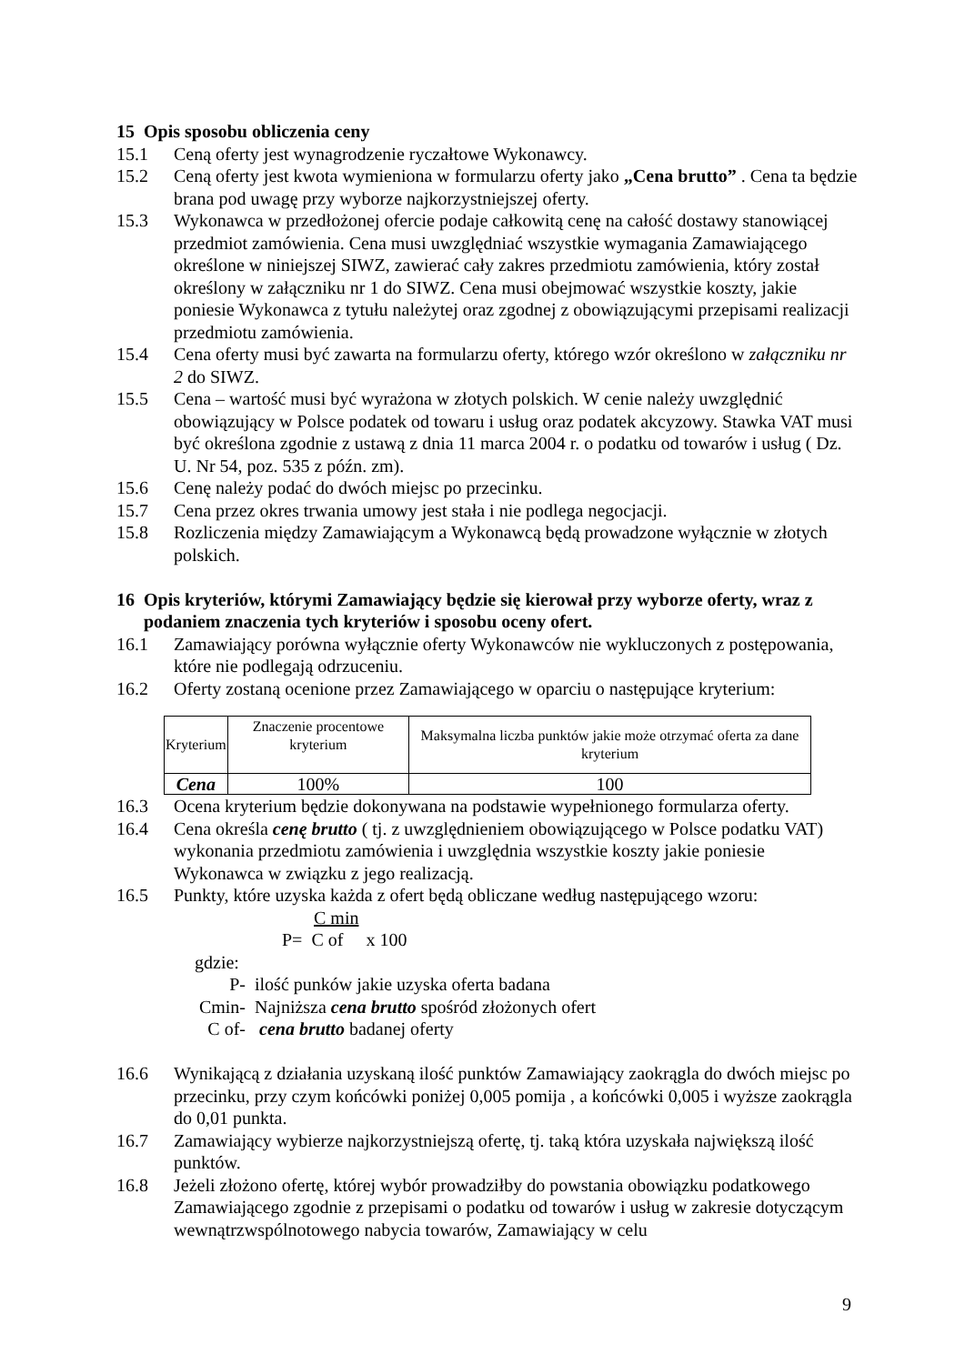15 Opis sposobu obliczenia ceny
15.1 Ceną oferty jest wynagrodzenie ryczałtowe Wykonawcy.
15.2 Ceną oferty jest kwota wymieniona w formularzu oferty jako „Cena brutto” . Cena ta będzie brana pod uwagę przy wyborze najkorzystniejszej oferty.
15.3 Wykonawca w przedłożonej ofercie podaje całkowitą cenę na całość dostawy stanowiącej przedmiot zamówienia. Cena musi uwzględniać wszystkie wymagania Zamawiającego określone w niniejszej SIWZ, zawierać cały zakres przedmiotu zamówienia, który został określony w załączniku nr 1 do SIWZ. Cena musi obejmować wszystkie koszty, jakie poniesie Wykonawca z tytułu należytej oraz zgodnej z obowiązującymi przepisami realizacji przedmiotu zamówienia.
15.4 Cena oferty musi być zawarta na formularzu oferty, którego wzór określono w załączniku nr 2 do SIWZ.
15.5 Cena – wartość musi być wyrażona w złotych polskich. W cenie należy uwzględnić obowiązujący w Polsce podatek od towaru i usług oraz podatek akcyzowy. Stawka VAT musi być określona zgodnie z ustawą z dnia 11 marca 2004 r. o podatku od towarów i usług ( Dz. U. Nr 54, poz. 535 z późn. zm).
15.6 Cenę należy podać do dwóch miejsc po przecinku.
15.7 Cena przez okres trwania umowy jest stała i nie podlega negocjacji.
15.8 Rozliczenia między Zamawiającym a Wykonawcą będą prowadzone wyłącznie w złotych polskich.
16 Opis kryteriów, którymi Zamawiający będzie się kierował przy wyborze oferty, wraz z podaniem znaczenia tych kryteriów i sposobu oceny ofert.
16.1 Zamawiający porówna wyłącznie oferty Wykonawców nie wykluczonych z postępowania, które nie podlegają odrzuceniu.
16.2 Oferty zostaną ocenione przez Zamawiającego w oparciu o następujące kryterium:
| Kryterium | Znaczenie procentowe kryterium | Maksymalna liczba punktów jakie może otrzymać oferta za dane kryterium |
| Cena | 100% | 100 |
16.3 Ocena kryterium będzie dokonywana na podstawie wypełnionego formularza oferty.
16.4 Cena określa cenę brutto ( tj. z uwzględnieniem obowiązującego w Polsce podatku VAT) wykonania przedmiotu zamówienia i uwzględnia wszystkie koszty jakie poniesie Wykonawca w związku z jego realizacją.
16.5 Punkty, które uzyska każda z ofert będą obliczane według następującego wzoru:
C min
P= C of x 100
gdzie:
P- ilość punków jakie uzyska oferta badana
Cmin- Najniższa cena brutto spośród złożonych ofert
C of- cena brutto badanej oferty
16.6 Wynikającą z działania uzyskaną ilość punktów Zamawiający zaokrągla do dwóch miejsc po przecinku, przy czym końcówki poniżej 0,005 pomija , a końcówki 0,005 i wyższe zaokrągla do 0,01 punkta.
16.7 Zamawiający wybierze najkorzystniejszą ofertę, tj. taką która uzyskała największą ilość punktów.
16.8 Jeżeli złożono ofertę, której wybór prowadziłby do powstania obowiązku podatkowego Zamawiającego zgodnie z przepisami o podatku od towarów i usług w zakresie dotyczącym wewnątrzwspólnotowego nabycia towarów, Zamawiający w celu
9